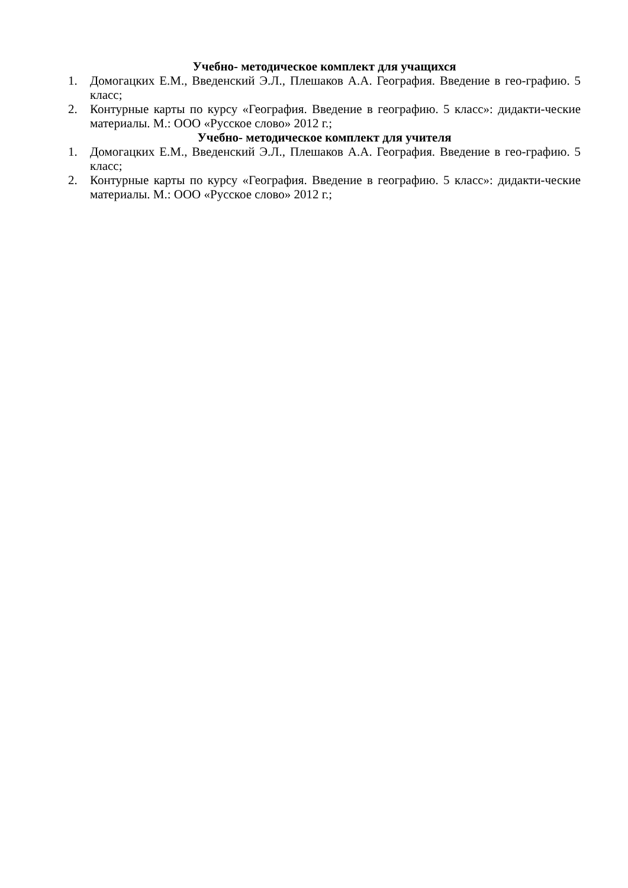Учебно- методическое комплект для учащихся
1. Домогацких Е.М., Введенский Э.Л., Плешаков А.А. География. Введение в гео-графию. 5 класс;
2. Контурные карты по курсу «География. Введение в географию. 5 класс»: дидакти-ческие материалы. М.: ООО «Русское слово» 2012 г.;
Учебно- методическое комплект для учителя
1. Домогацких Е.М., Введенский Э.Л., Плешаков А.А. География. Введение в гео-графию. 5 класс;
2. Контурные карты по курсу «География. Введение в географию. 5 класс»: дидакти-ческие материалы. М.: ООО «Русское слово» 2012 г.;